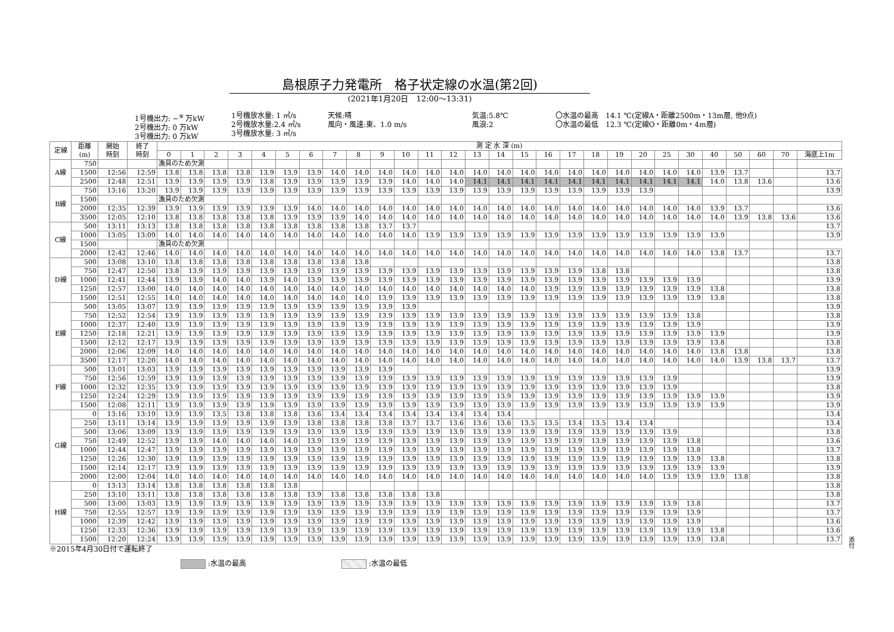島根原子力発電所　格子状定線の水温(第2回)
(2021年1月20日　12:00～13:31)
1号機出力: −<sup>※</sup> 万kW
2号機出力: 0 万kW
3号機出力: 0 万kW
1号機放水量: 1 ㎥/s
2号機放水量:2.4 ㎥/s
3号機放水量: 3 ㎥/s
天候:晴
風向・風速:東、1.0 m/s
気温:5.8℃
風浪:2
〇水温の最高　14.1 ℃(定線A・距離2500m・13m層, 他9点)
〇水温の最低　12.3 ℃(定線O・距離0m・4m層)
| 定線 | 距離 (m) | 開始 時刻 | 終了 時刻 | 測 定 水 深 (m) | | | | | | | | | | | | | | | | | | | | | | | | | | | |
| --- | --- | --- | --- | --- | --- | --- | --- | --- | --- | --- | --- | --- | --- | --- | --- | --- | --- | --- | --- | --- | --- | --- | --- | --- | --- | --- | --- | --- | --- | --- | --- |
| | | | | 0 | 1 | 2 | 3 | 4 | 5 | 6 | 7 | 8 | 9 | 10 | 11 | 12 | 13 | 14 | 15 | 16 | 17 | 18 | 19 | 20 | 25 | 30 | 40 | 50 | 60 | 70 | 海底上1m |
| A線 | 750 | | | 漁具のため欠測 | | | | | | | | | | | | | | | | | | | | | | | | | | | |
| | 1500 | 12:56 | 12:59 | 13.8 | 13.8 | 13.8 | 13.8 | 13.9 | 13.9 | 13.9 | 14.0 | 14.0 | 14.0 | 14.0 | 14.0 | 14.0 | 14.0 | 14.0 | 14.0 | 14.0 | 14.0 | 14.0 | 14.0 | 14.0 | 14.0 | 14.0 | 13.9 | 13.7 | | | 13.7 |
| | 2500 | 12:48 | 12:51 | 13.9 | 13.9 | 13.9 | 13.9 | 13.8 | 13.9 | 13.9 | 13.9 | 13.9 | 13.9 | 14.0 | 14.0 | 14.0 | 14.1 | 14.1 | 14.1 | 14.1 | 14.1 | 14.1 | 14.1 | 14.1 | 14.1 | 14.1 | 14.0 | 13.8 | 13.6 | | 13.6 |
| B線 | 750 | 13:16 | 13:20 | 13.9 | 13.9 | 13.9 | 13.9 | 13.9 | 13.9 | 13.9 | 13.9 | 13.9 | 13.9 | 13.9 | 13.9 | 13.9 | 13.9 | 13.9 | 13.9 | 13.9 | 13.9 | 13.9 | 13.9 | 13.9 | | | | | | | 13.9 |
| | 1500 | | | 漁具のため欠測 | | | | | | | | | | | | | | | | | | | | | | | | | | | |
| | 2000 | 12:35 | 12:39 | 13.9 | 13.9 | 13.9 | 13.9 | 13.9 | 13.9 | 14.0 | 14.0 | 14.0 | 14.0 | 14.0 | 14.0 | 14.0 | 14.0 | 14.0 | 14.0 | 14.0 | 14.0 | 14.0 | 14.0 | 14.0 | 14.0 | 14.0 | 13.9 | 13.7 | | | 13.6 |
| | 3500 | 12:05 | 12:10 | 13.8 | 13.8 | 13.8 | 13.8 | 13.8 | 13.9 | 13.9 | 13.9 | 14.0 | 14.0 | 14.0 | 14.0 | 14.0 | 14.0 | 14.0 | 14.0 | 14.0 | 14.0 | 14.0 | 14.0 | 14.0 | 14.0 | 14.0 | 14.0 | 13.9 | 13.8 | 13.6 | 13.6 |
| C線 | 500 | 13:11 | 13:13 | 13.8 | 13.8 | 13.8 | 13.8 | 13.8 | 13.8 | 13.8 | 13.8 | 13.8 | 13.7 | 13.7 | | | | | | | | | | | | | | | | | 13.7 |
| | 1000 | 13:05 | 13:09 | 14.0 | 14.0 | 14.0 | 14.0 | 14.0 | 14.0 | 14.0 | 14.0 | 14.0 | 14.0 | 14.0 | 13.9 | 13.9 | 13.9 | 13.9 | 13.9 | 13.9 | 13.9 | 13.9 | 13.9 | 13.9 | 13.9 | 13.9 | 13.9 | | | | 13.9 |
| | 1500 | | | 漁具のため欠測 | | | | | | | | | | | | | | | | | | | | | | | | | | | |
| | 2000 | 12:42 | 12:46 | 14.0 | 14.0 | 14.0 | 14.0 | 14.0 | 14.0 | 14.0 | 14.0 | 14.0 | 14.0 | 14.0 | 14.0 | 14.0 | 14.0 | 14.0 | 14.0 | 14.0 | 14.0 | 14.0 | 14.0 | 14.0 | 14.0 | 14.0 | 13.8 | 13.7 | | | 13.7 |
| D線 | 500 | 13:08 | 13:10 | 13.8 | 13.8 | 13.8 | 13.8 | 13.8 | 13.8 | 13.8 | 13.8 | 13.8 | | | | | | | | | | | | | | | | | | | 13.8 |
| | 750 | 12:47 | 12:50 | 13.8 | 13.9 | 13.9 | 13.9 | 13.9 | 13.9 | 13.9 | 13.9 | 13.9 | 13.9 | 13.9 | 13.9 | 13.9 | 13.9 | 13.9 | 13.9 | 13.9 | 13.9 | 13.8 | 13.8 | | | | | | | | 13.8 |
| | 1000 | 12:41 | 12:44 | 13.9 | 13.9 | 14.0 | 14.0 | 13.9 | 14.0 | 13.9 | 13.9 | 13.9 | 13.9 | 13.9 | 13.9 | 13.9 | 13.9 | 13.9 | 13.9 | 13.9 | 13.9 | 13.9 | 13.9 | 13.9 | 13.9 | 13.9 | | | | | 13.9 |
| | 1250 | 12:57 | 13:00 | 14.0 | 14.0 | 14.0 | 14.0 | 14.0 | 14.0 | 14.0 | 14.0 | 14.0 | 14.0 | 14.0 | 14.0 | 14.0 | 14.0 | 14.0 | 14.0 | 13.9 | 13.9 | 13.9 | 13.9 | 13.9 | 13.9 | 13.9 | 13.8 | | | | 13.8 |
| | 1500 | 12:51 | 12:55 | 14.0 | 14.0 | 14.0 | 14.0 | 14.0 | 14.0 | 14.0 | 14.0 | 14.0 | 13.9 | 13.9 | 13.9 | 13.9 | 13.9 | 13.9 | 13.9 | 13.9 | 13.9 | 13.9 | 13.9 | 13.9 | 13.9 | 13.9 | 13.8 | | | | 13.8 |
| E線 | 500 | 13:05 | 13:07 | 13.9 | 13.9 | 13.9 | 13.9 | 13.9 | 13.9 | 13.9 | 13.9 | 13.9 | 13.9 | 13.9 | | | | | | | | | | | | | | | | | 13.9 |
| | 750 | 12:52 | 12:54 | 13.9 | 13.9 | 13.9 | 13.9 | 13.9 | 13.9 | 13.9 | 13.9 | 13.9 | 13.9 | 13.9 | 13.9 | 13.9 | 13.9 | 13.9 | 13.9 | 13.9 | 13.9 | 13.9 | 13.9 | 13.9 | 13.9 | 13.8 | | | | | 13.8 |
| | 1000 | 12:37 | 12:40 | 13.9 | 13.9 | 13.9 | 13.9 | 13.9 | 13.9 | 13.9 | 13.9 | 13.9 | 13.9 | 13.9 | 13.9 | 13.9 | 13.9 | 13.9 | 13.9 | 13.9 | 13.9 | 13.9 | 13.9 | 13.9 | 13.9 | 13.9 | | | | | 13.9 |
| | 1250 | 12:18 | 12:21 | 13.9 | 13.9 | 13.9 | 13.9 | 13.9 | 13.9 | 13.9 | 13.9 | 13.9 | 13.9 | 13.9 | 13.9 | 13.9 | 13.9 | 13.9 | 13.9 | 13.9 | 13.9 | 13.9 | 13.9 | 13.9 | 13.9 | 13.9 | 13.9 | | | | 13.9 |
| | 1500 | 12:12 | 12:17 | 13.9 | 13.9 | 13.9 | 13.9 | 13.9 | 13.9 | 13.9 | 13.9 | 13.9 | 13.9 | 13.9 | 13.9 | 13.9 | 13.9 | 13.9 | 13.9 | 13.9 | 13.9 | 13.9 | 13.9 | 13.9 | 13.9 | 13.9 | 13.8 | | | | 13.8 |
| | 2000 | 12:06 | 12:09 | 14.0 | 14.0 | 14.0 | 14.0 | 14.0 | 14.0 | 14.0 | 14.0 | 14.0 | 14.0 | 14.0 | 14.0 | 14.0 | 14.0 | 14.0 | 14.0 | 14.0 | 14.0 | 14.0 | 14.0 | 14.0 | 14.0 | 14.0 | 13.8 | 13.8 | | | 13.8 |
| | 3500 | 12:17 | 12:20 | 14.0 | 14.0 | 14.0 | 14.0 | 14.0 | 14.0 | 14.0 | 14.0 | 14.0 | 14.0 | 14.0 | 14.0 | 14.0 | 14.0 | 14.0 | 14.0 | 14.0 | 14.0 | 14.0 | 14.0 | 14.0 | 14.0 | 14.0 | 14.0 | 13.9 | 13.8 | 13.7 | 13.7 |
| F線 | 500 | 13:01 | 13:03 | 13.9 | 13.9 | 13.9 | 13.9 | 13.9 | 13.9 | 13.9 | 13.9 | 13.9 | 13.9 | | | | | | | | | | | | | | | | | | 13.9 |
| | 750 | 12:56 | 12:59 | 13.9 | 13.9 | 13.9 | 13.9 | 13.9 | 13.9 | 13.9 | 13.9 | 13.9 | 13.9 | 13.9 | 13.9 | 13.9 | 13.9 | 13.9 | 13.9 | 13.9 | 13.9 | 13.9 | 13.9 | 13.9 | 13.9 | | | | | | 13.9 |
| | 1000 | 12:32 | 12:35 | 13.9 | 13.9 | 13.9 | 13.9 | 13.9 | 13.9 | 13.9 | 13.9 | 13.9 | 13.9 | 13.9 | 13.9 | 13.9 | 13.9 | 13.9 | 13.9 | 13.9 | 13.9 | 13.9 | 13.9 | 13.9 | 13.9 | | | | | | 13.8 |
| | 1250 | 12:24 | 12:29 | 13.9 | 13.9 | 13.9 | 13.9 | 13.9 | 13.9 | 13.9 | 13.9 | 13.9 | 13.9 | 13.9 | 13.9 | 13.9 | 13.9 | 13.9 | 13.9 | 13.9 | 13.9 | 13.9 | 13.9 | 13.9 | 13.9 | 13.9 | 13.9 | | | | 13.9 |
| | 1500 | 12:08 | 12:11 | 13.9 | 13.9 | 13.9 | 13.9 | 13.9 | 13.9 | 13.9 | 13.9 | 13.9 | 13.9 | 13.9 | 13.9 | 13.9 | 13.9 | 13.9 | 13.9 | 13.9 | 13.9 | 13.9 | 13.9 | 13.9 | 13.9 | 13.9 | 13.9 | | | | 13.9 |
| G線 | 0 | 13:16 | 13:19 | 13.9 | 13.9 | 13.5 | 13.8 | 13.8 | 13.8 | 13.6 | 13.4 | 13.4 | 13.4 | 13.4 | 13.4 | 13.4 | 13.4 | 13.4 | | | | | | | | | | | | | 13.4 |
| | 250 | 13:11 | 13:14 | 13.9 | 13.9 | 13.9 | 13.9 | 13.9 | 13.9 | 13.8 | 13.8 | 13.8 | 13.8 | 13.7 | 13.7 | 13.6 | 13.6 | 13.6 | 13.5 | 13.5 | 13.4 | 13.5 | 13.4 | 13.4 | | | | | | | 13.4 |
| | 500 | 13:06 | 13:09 | 13.9 | 13.9 | 13.9 | 13.9 | 13.9 | 13.9 | 13.9 | 13.9 | 13.9 | 13.9 | 13.9 | 13.9 | 13.9 | 13.9 | 13.9 | 13.9 | 13.9 | 13.9 | 13.9 | 13.9 | 13.9 | 13.9 | | | | | | 13.8 |
| | 750 | 12:49 | 12:52 | 13.9 | 13.9 | 14.0 | 14.0 | 14.0 | 14.0 | 13.9 | 13.9 | 13.9 | 13.9 | 13.9 | 13.9 | 13.9 | 13.9 | 13.9 | 13.9 | 13.9 | 13.9 | 13.9 | 13.9 | 13.9 | 13.9 | 13.8 | | | | | 13.6 |
| | 1000 | 12:44 | 12:47 | 13.9 | 13.9 | 13.9 | 13.9 | 13.9 | 13.9 | 13.9 | 13.9 | 13.9 | 13.9 | 13.9 | 13.9 | 13.9 | 13.9 | 13.9 | 13.9 | 13.9 | 13.9 | 13.9 | 13.9 | 13.9 | 13.9 | 13.8 | | | | | 13.7 |
| | 1250 | 12:26 | 12:30 | 13.9 | 13.9 | 13.9 | 13.9 | 13.9 | 13.9 | 13.9 | 13.9 | 13.9 | 13.9 | 13.9 | 13.9 | 13.9 | 13.9 | 13.9 | 13.9 | 13.9 | 13.9 | 13.9 | 13.9 | 13.9 | 13.9 | 13.9 | 13.8 | | | | 13.8 |
| | 1500 | 12:14 | 12:17 | 13.9 | 13.9 | 13.9 | 13.9 | 13.9 | 13.9 | 13.9 | 13.9 | 13.9 | 13.9 | 13.9 | 13.9 | 13.9 | 13.9 | 13.9 | 13.9 | 13.9 | 13.9 | 13.9 | 13.9 | 13.9 | 13.9 | 13.9 | 13.9 | | | | 13.9 |
| | 2000 | 12:00 | 12:04 | 14.0 | 14.0 | 14.0 | 14.0 | 14.0 | 14.0 | 14.0 | 14.0 | 14.0 | 14.0 | 14.0 | 14.0 | 14.0 | 14.0 | 14.0 | 14.0 | 14.0 | 14.0 | 14.0 | 14.0 | 14.0 | 13.9 | 13.9 | 13.9 | 13.8 | | | 13.8 |
| H線 | 0 | 13:13 | 13:14 | 13.8 | 13.8 | 13.8 | 13.8 | 13.8 | 13.8 | | | | | | | | | | | | | | | | | | | | | | 13.8 |
| | 250 | 13:10 | 13:11 | 13.8 | 13.8 | 13.8 | 13.8 | 13.8 | 13.8 | 13.9 | 13.8 | 13.8 | 13.8 | 13.8 | 13.8 | | | | | | | | | | | | | | | | 13.8 |
| | 500 | 13:00 | 13:03 | 13.9 | 13.9 | 13.9 | 13.9 | 13.9 | 13.9 | 13.9 | 13.9 | 13.9 | 13.9 | 13.9 | 13.9 | 13.9 | 13.9 | 13.9 | 13.9 | 13.9 | 13.9 | 13.9 | 13.9 | 13.9 | 13.9 | 13.8 | | | | | 13.7 |
| | 750 | 12:55 | 12:57 | 13.9 | 13.9 | 13.9 | 13.9 | 13.9 | 13.9 | 13.9 | 13.9 | 13.9 | 13.9 | 13.9 | 13.9 | 13.9 | 13.9 | 13.9 | 13.9 | 13.9 | 13.9 | 13.9 | 13.9 | 13.9 | 13.9 | 13.9 | | | | | 13.7 |
| | 1000 | 12:39 | 12:42 | 13.9 | 13.9 | 13.9 | 13.9 | 13.9 | 13.9 | 13.9 | 13.9 | 13.9 | 13.9 | 13.9 | 13.9 | 13.9 | 13.9 | 13.9 | 13.9 | 13.9 | 13.9 | 13.9 | 13.9 | 13.9 | 13.9 | 13.9 | | | | | 13.6 |
| | 1250 | 12:33 | 12:36 | 13.9 | 13.9 | 13.9 | 13.9 | 13.9 | 13.9 | 13.9 | 13.9 | 13.9 | 13.9 | 13.9 | 13.9 | 13.9 | 13.9 | 13.9 | 13.9 | 13.9 | 13.9 | 13.9 | 13.9 | 13.9 | 13.9 | 13.9 | 13.8 | | | | 13.6 |
| | 1500 | 12:20 | 12:24 | 13.9 | 13.9 | 13.9 | 13.9 | 13.9 | 13.9 | 13.9 | 13.9 | 13.9 | 13.9 | 13.9 | 13.9 | 13.9 | 13.9 | 13.9 | 13.9 | 13.9 | 13.9 | 13.9 | 13.9 | 13.9 | 13.9 | 13.9 | 13.8 | | | | 13.7 |
※2015年4月30日付で運転終了
:水温の最高 :水温の最低
添付